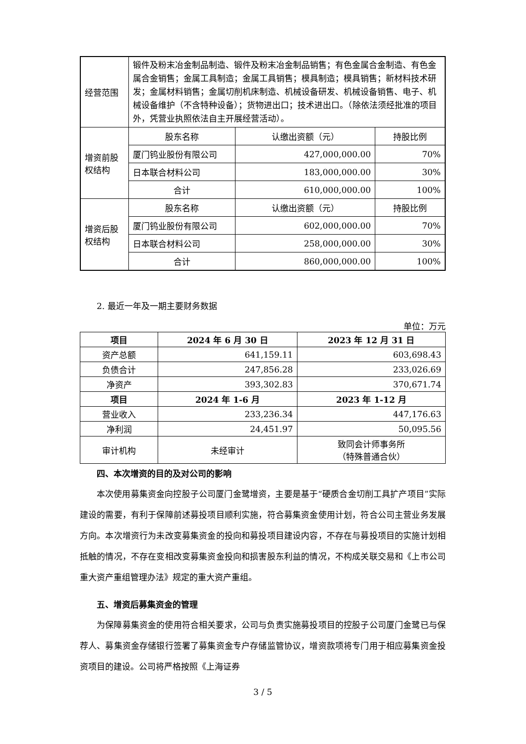| 经营范围 | 锻件及粉末冶金制品制造、锻件及粉末冶金制品销售；有色金属合金制造、有色金属合金销售；金属工具制造；金属工具销售；模具制造；模具销售；新材料技术研发；金属材料销售；金属切削机床制造、机械设备研发、机械设备销售、电子、机械设备维护（不含特种设备）；货物进出口；技术进出口。（除依法须经批准的项目外，凭营业执照依法自主开展经营活动）。 | | |
| 增资前股权结构 | 股东名称 | 认缴出资额（元） | 持股比例 |
| | 厦门钨业股份有限公司 | 427,000,000.00 | 70% |
| | 日本联合材料公司 | 183,000,000.00 | 30% |
| | 合计 | 610,000,000.00 | 100% |
| 增资后股权结构 | 股东名称 | 认缴出资额（元） | 持股比例 |
| | 厦门钨业股份有限公司 | 602,000,000.00 | 70% |
| | 日本联合材料公司 | 258,000,000.00 | 30% |
| | 合计 | 860,000,000.00 | 100% |
2. 最近一年及一期主要财务数据
单位：万元
| 项目 | 2024 年 6 月 30 日 | 2023 年 12 月 31 日 |
| --- | --- | --- |
| 资产总额 | 641,159.11 | 603,698.43 |
| 负债合计 | 247,856.28 | 233,026.69 |
| 净资产 | 393,302.83 | 370,671.74 |
| 项目 | 2024 年 1-6 月 | 2023 年 1-12 月 |
| 营业收入 | 233,236.34 | 447,176.63 |
| 净利润 | 24,451.97 | 50,095.56 |
| 审计机构 | 未经审计 | 致同会计师事务所 （特殊普通合伙） |
四、本次增资的目的及对公司的影响
本次使用募集资金向控股子公司厦门金鹭增资，主要是基于“硬质合金切削工具扩产项目”实际建设的需要，有利于保障前述募投项目顺利实施，符合募集资金使用计划，符合公司主营业务发展方向。本次增资行为未改变募集资金的投向和募投项目建设内容，不存在与募投项目的实施计划相抵触的情况，不存在变相改变募集资金投向和损害股东利益的情况，不构成关联交易和《上市公司重大资产重组管理办法》规定的重大资产重组。
五、增资后募集资金的管理
为保障募集资金的使用符合相关要求，公司与负责实施募投项目的控股子公司厦门金鹭已与保荐人、募集资金存储银行签署了募集资金专户存储监管协议，增资款项将专门用于相应募集资金投资项目的建设。公司将严格按照《上海证券
3 / 5